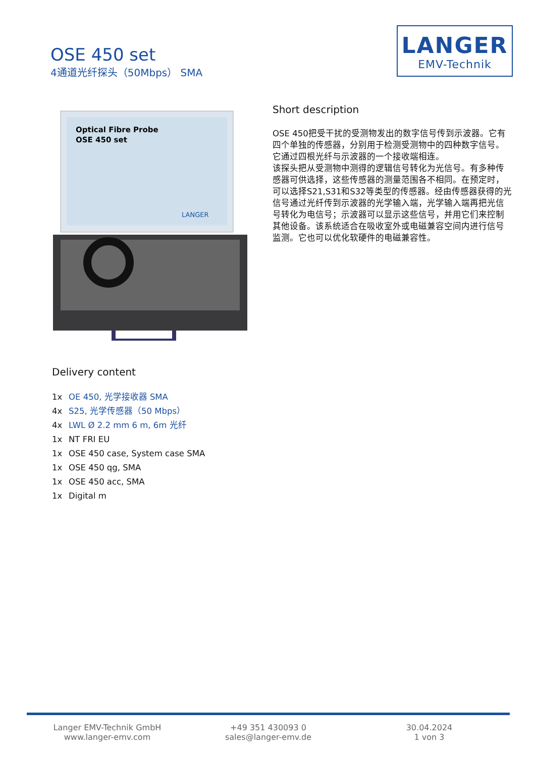OSE 450 set
4通道光纤探头（50Mbps） SMA
LANGER
EMV-Technik
Optical Fibre Probe
OSE 450 set
LANGER
Short description
OSE 450把受干扰的受测物发出的数字信号传到示波器。它有四个单独的传感器，分别用于检测受测物中的四种数字信号。它通过四根光纤与示波器的一个接收端相连。
该探头把从受测物中测得的逻辑信号转化为光信号。有多种传感器可供选择，这些传感器的测量范围各不相同。在预定时，可以选择S21,S31和S32等类型的传感器。经由传感器获得的光信号通过光纤传到示波器的光学输入端，光学输入端再把光信号转化为电信号；示波器可以显示这些信号，并用它们来控制其他设备。该系统适合在吸收室外或电磁兼容空间内进行信号监测。它也可以优化软硬件的电磁兼容性。
Delivery content
1x OE 450, 光学接收器 SMA
4x S25, 光学传感器（50 Mbps）
4x LWL Ø 2.2 mm 6 m, 6m 光纤
1x NT FRI EU
1x OSE 450 case, System case SMA
1x OSE 450 qg, SMA
1x OSE 450 acc, SMA
1x Digital m
Langer EMV-Technik GmbH
www.langer-emv.com
+49 351 430093 0
sales@langer-emv.de
30.04.2024
1 von 3